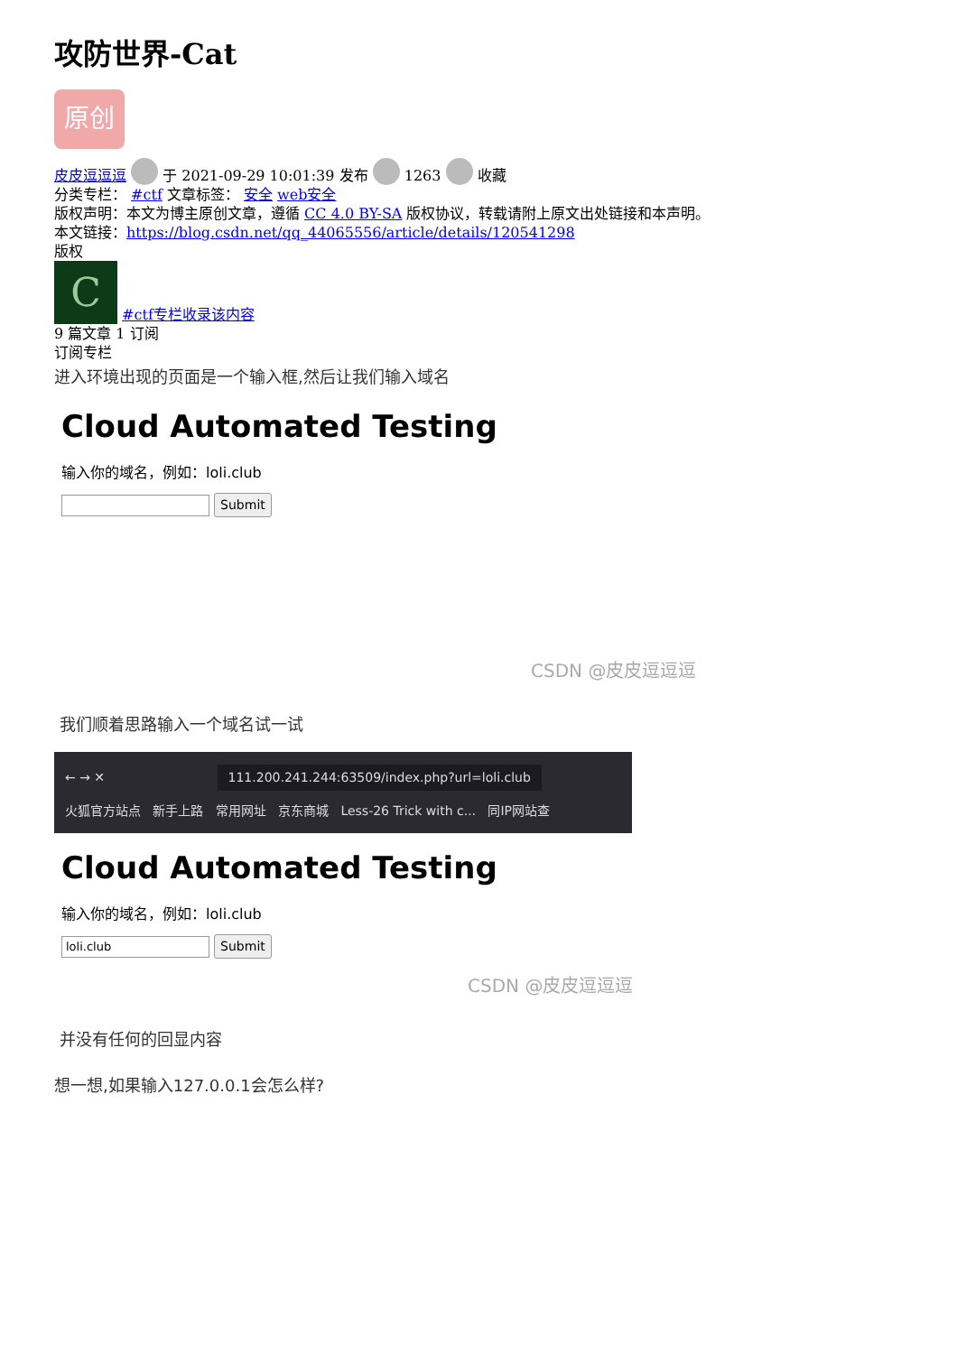攻防世界-Cat
原创
皮皮逗逗逗 于 2021-09-29 10:01:39 发布 1263 收藏
分类专栏： #ctf 文章标签： 安全 web安全
版权声明：本文为博主原创文章，遵循 CC 4.0 BY-SA 版权协议，转载请附上原文出处链接和本声明。
本文链接：https://blog.csdn.net/qq_44065556/article/details/120541298
版权
C #ctf专栏收录该内容
9 篇文章 1 订阅
订阅专栏
进入环境出现的页面是一个输入框,然后让我们输入域名
Cloud Automated Testing
输入你的域名，例如：loli.club
Submit
CSDN @皮皮逗逗逗
我们顺着思路输入一个域名试一试
← → ✕ 111.200.241.244:63509/index.php?url=loli.club
火狐官方站点 新手上路 常用网址 京东商城 Less-26 Trick with c... 同IP网站查
Cloud Automated Testing
输入你的域名，例如：loli.club
loli.club Submit
CSDN @皮皮逗逗逗
并没有任何的回显内容
想一想,如果输入127.0.0.1会怎么样?